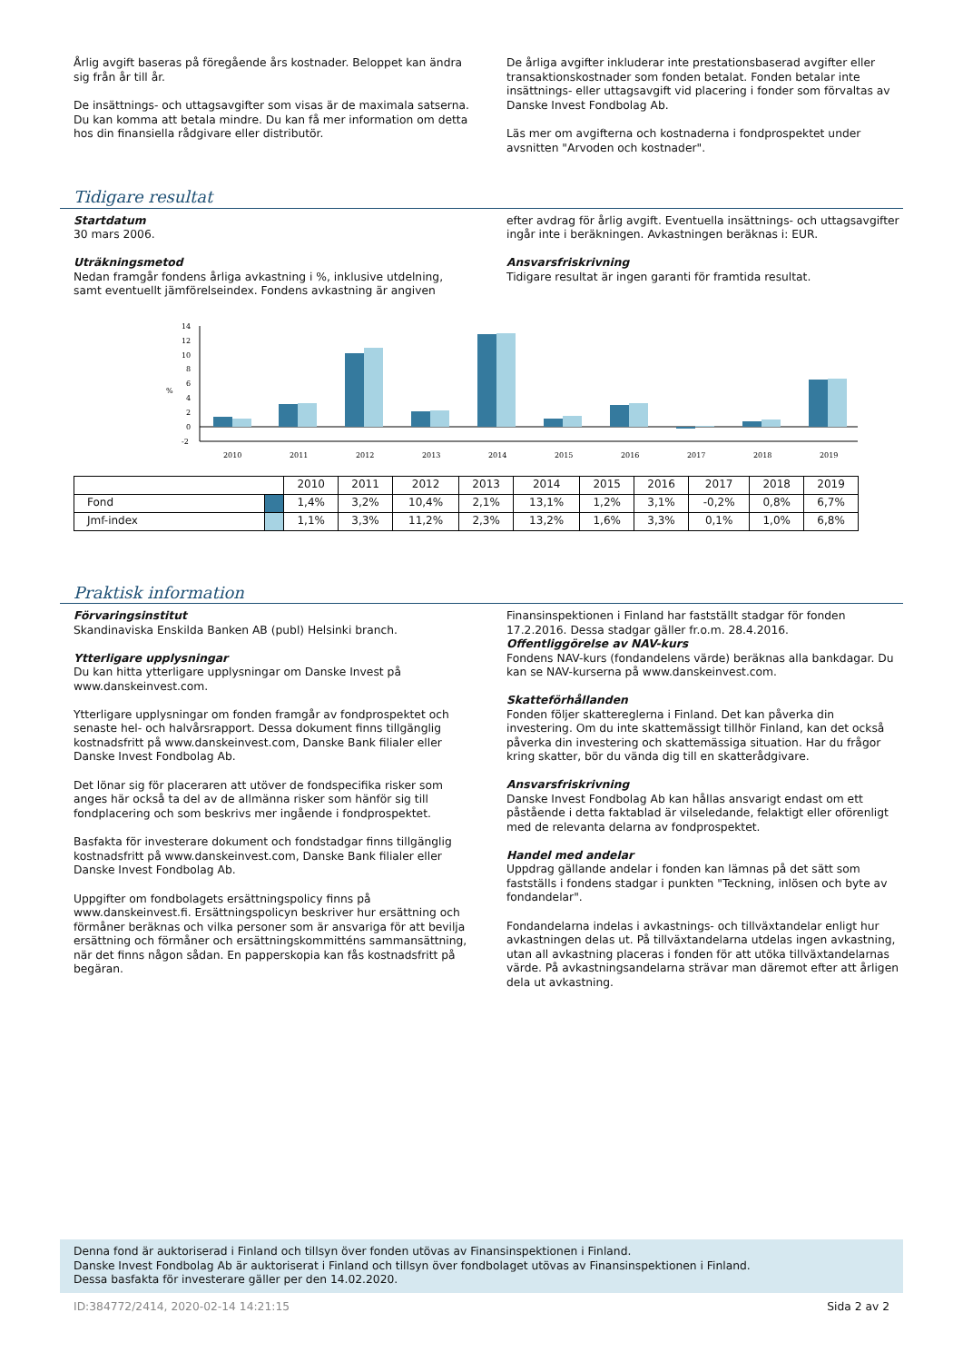Årlig avgift baseras på föregående års kostnader. Beloppet kan ändra sig från år till år.
De insättnings- och uttagsavgifter som visas är de maximala satserna. Du kan komma att betala mindre. Du kan få mer information om detta hos din finansiella rådgivare eller distributör.
De årliga avgifter inkluderar inte prestationsbaserad avgifter eller transaktionskostnader som fonden betalat. Fonden betalar inte insättnings- eller uttagsavgift vid placering i fonder som förvaltas av Danske Invest Fondbolag Ab.
Läs mer om avgifterna och kostnaderna i fondprospektet under avsnitten "Arvoden och kostnader".
Tidigare resultat
Startdatum
30 mars 2006.
Uträkningsmetod
Nedan framgår fondens årliga avkastning i %, inklusive utdelning, samt eventuellt jämförelseindex. Fondens avkastning är angiven
efter avdrag för årlig avgift. Eventuella insättnings- och uttagsavgifter ingår inte i beräkningen. Avkastningen beräknas i: EUR.
Ansvarsfriskrivning
Tidigare resultat är ingen garanti för framtida resultat.
14
12
10
8
6
%
4
2
0
-2
2010
2011
2012
2013
2014
2015
2016
2017
2018
2019
| | | 2010 | 2011 | 2012 | 2013 | 2014 | 2015 | 2016 | 2017 | 2018 | 2019 |
| Fond | | 1,4% | 3,2% | 10,4% | 2,1% | 13,1% | 1,2% | 3,1% | -0,2% | 0,8% | 6,7% |
| Jmf-index | | 1,1% | 3,3% | 11,2% | 2,3% | 13,2% | 1,6% | 3,3% | 0,1% | 1,0% | 6,8% |
Praktisk information
Förvaringsinstitut
Skandinaviska Enskilda Banken AB (publ) Helsinki branch.
Ytterligare upplysningar
Du kan hitta ytterligare upplysningar om Danske Invest på www.danskeinvest.com.
Ytterligare upplysningar om fonden framgår av fondprospektet och senaste hel- och halvårsrapport. Dessa dokument finns tillgänglig kostnadsfritt på www.danskeinvest.com, Danske Bank filialer eller Danske Invest Fondbolag Ab.
Det lönar sig för placeraren att utöver de fondspecifika risker som anges här också ta del av de allmänna risker som hänför sig till fondplacering och som beskrivs mer ingående i fondprospektet.
Basfakta för investerare dokument och fondstadgar finns tillgänglig kostnadsfritt på www.danskeinvest.com, Danske Bank filialer eller Danske Invest Fondbolag Ab.
Uppgifter om fondbolagets ersättningspolicy finns på www.danskeinvest.fi. Ersättningspolicyn beskriver hur ersättning och förmåner beräknas och vilka personer som är ansvariga för att bevilja ersättning och förmåner och ersättningskommitténs sammansättning, när det finns någon sådan. En papperskopia kan fås kostnadsfritt på begäran.
Finansinspektionen i Finland har fastställt stadgar för fonden 17.2.2016. Dessa stadgar gäller fr.o.m. 28.4.2016.
Offentliggörelse av NAV-kurs
Fondens NAV-kurs (fondandelens värde) beräknas alla bankdagar. Du kan se NAV-kurserna på www.danskeinvest.com.
Skatteförhållanden
Fonden följer skattereglerna i Finland. Det kan påverka din investering. Om du inte skattemässigt tillhör Finland, kan det också påverka din investering och skattemässiga situation. Har du frågor kring skatter, bör du vända dig till en skatterådgivare.
Ansvarsfriskrivning
Danske Invest Fondbolag Ab kan hållas ansvarigt endast om ett påstående i detta faktablad är vilseledande, felaktigt eller oförenligt med de relevanta delarna av fondprospektet.
Handel med andelar
Uppdrag gällande andelar i fonden kan lämnas på det sätt som fastställs i fondens stadgar i punkten "Teckning, inlösen och byte av fondandelar".
Fondandelarna indelas i avkastnings- och tillväxtandelar enligt hur avkastningen delas ut. På tillväxtandelarna utdelas ingen avkastning, utan all avkastning placeras i fonden för att utöka tillväxtandelarnas värde. På avkastningsandelarna strävar man däremot efter att årligen dela ut avkastning.
Denna fond är auktoriserad i Finland och tillsyn över fonden utövas av Finansinspektionen i Finland.
Danske Invest Fondbolag Ab är auktoriserat i Finland och tillsyn över fondbolaget utövas av Finansinspektionen i Finland.
Dessa basfakta för investerare gäller per den 14.02.2020.
ID:384772/2414, 2020-02-14 14:21:15 Sida 2 av 2